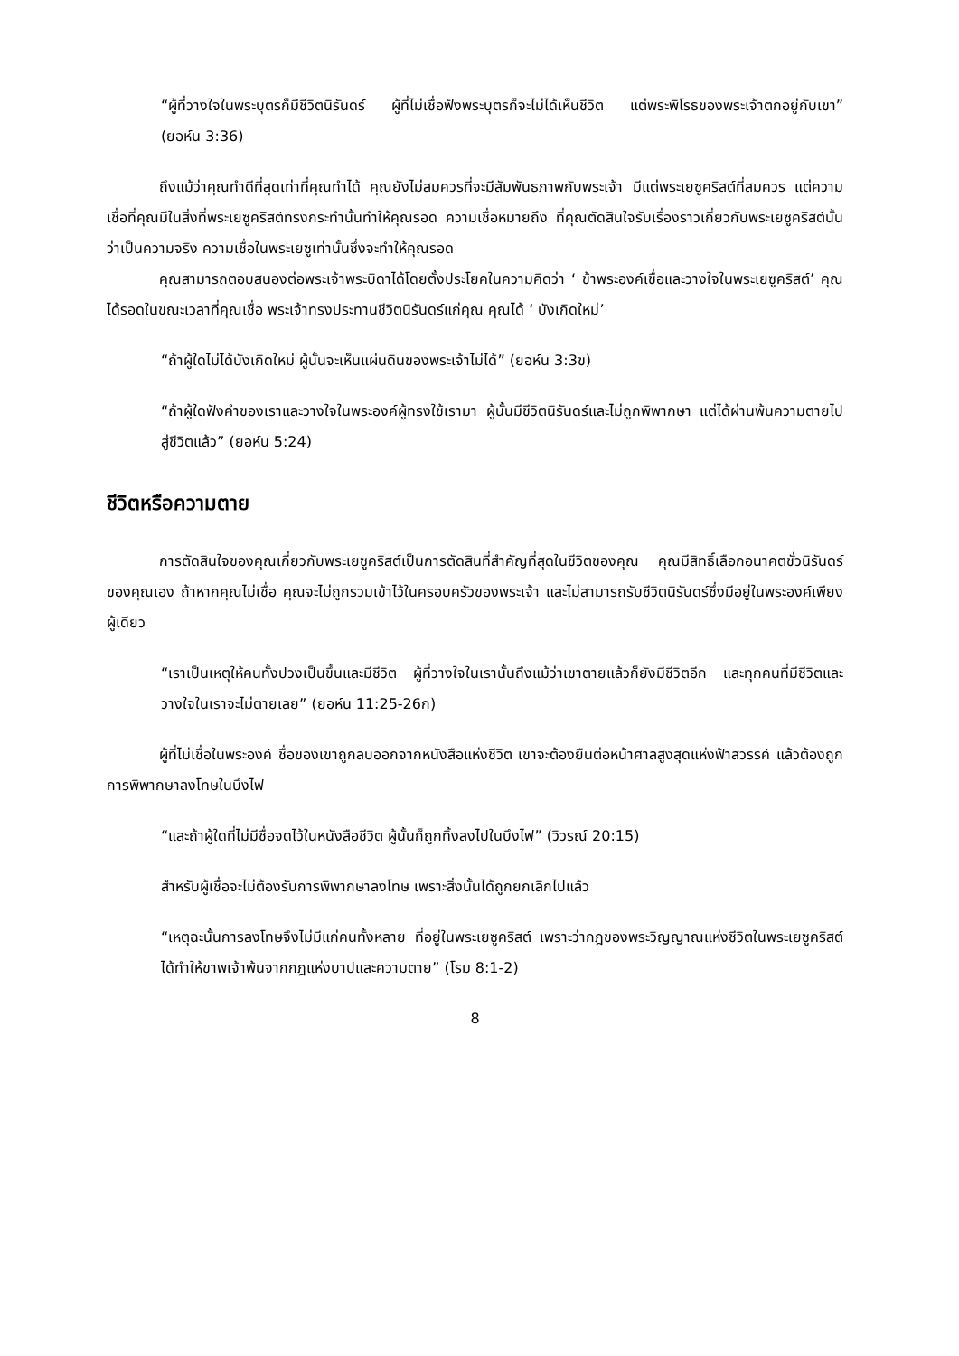“ผู้ที่วางใจในพระบุตรก็มีชีวิตนิรันดร์ ผู้ที่ไม่เชื่อฟังพระบุตรก็จะไม่ได้เห็นชีวิต แต่พระพิโรธของพระเจ้าตกอยู่กับเขา” (ยอห์น 3:36)
ถึงแม้ว่าคุณทำดีที่สุดเท่าที่คุณทำได้ คุณยังไม่สมควรที่จะมีสัมพันธภาพกับพระเจ้า มีแต่พระเยซูคริสต์ที่สมควร แต่ความเชื่อที่คุณมีในสิ่งที่พระเยซูคริสต์ทรงกระทำนั้นทำให้คุณรอด ความเชื่อหมายถึง ที่คุณตัดสินใจรับเรื่องราวเกี่ยวกับพระเยซูคริสต์นั้นว่าเป็นความจริง ความเชื่อในพระเยซูเท่านั้นซึ่งจะทำให้คุณรอด
คุณสามารถตอบสนองต่อพระเจ้าพระบิดาได้โดยตั้งประโยคในความคิดว่า ‘ ข้าพระองค์เชื่อและวางใจในพระเยซูคริสต์’ คุณได้รอดในขณะเวลาที่คุณเชื่อ พระเจ้าทรงประทานชีวิตนิรันดร์แก่คุณ คุณได้ ‘ บังเกิดใหม่’
“ถ้าผู้ใดไม่ได้บังเกิดใหม่ ผู้นั้นจะเห็นแผ่นดินของพระเจ้าไม่ได้” (ยอห์น 3:3ข)
“ถ้าผู้ใดฟังคำของเราและวางใจในพระองค์ผู้ทรงใช้เรามา ผู้นั้นมีชีวิตนิรันดร์และไม่ถูกพิพากษา แต่ได้ผ่านพ้นความตายไปสู่ชีวิตแล้ว” (ยอห์น 5:24)
ชีวิตหรือความตาย
การตัดสินใจของคุณเกี่ยวกับพระเยซูคริสต์เป็นการตัดสินที่สำคัญที่สุดในชีวิตของคุณ คุณมีสิทธิ์เลือกอนาคตชั่วนิรันดร์ของคุณเอง ถ้าหากคุณไม่เชื่อ คุณจะไม่ถูกรวมเข้าไว้ในครอบครัวของพระเจ้า และไม่สามารถรับชีวิตนิรันดร์ซึ่งมีอยู่ในพระองค์เพียงผู้เดียว
“เราเป็นเหตุให้คนทั้งปวงเป็นขึ้นและมีชีวิต ผู้ที่วางใจในเรานั้นถึงแม้ว่าเขาตายแล้วก็ยังมีชีวิตอีก และทุกคนที่มีชีวิตและวางใจในเราจะไม่ตายเลย” (ยอห์น 11:25-26ก)
ผู้ที่ไม่เชื่อในพระองค์ ชื่อของเขาถูกลบออกจากหนังสือแห่งชีวิต เขาจะต้องยืนต่อหน้าศาลสูงสุดแห่งฟ้าสวรรค์ แล้วต้องถูกการพิพากษาลงโทษในบึงไฟ
“และถ้าผู้ใดที่ไม่มีชื่อจดไว้ในหนังสือชีวิต ผู้นั้นก็ถูกทิ้งลงไปในบึงไฟ” (วิวรณ์ 20:15)
สำหรับผู้เชื่อจะไม่ต้องรับการพิพากษาลงโทษ เพราะสิ่งนั้นได้ถูกยกเลิกไปแล้ว
“เหตุฉะนั้นการลงโทษจึงไม่มีแก่คนทั้งหลาย ที่อยู่ในพระเยซูคริสต์ เพราะว่ากฎของพระวิญญาณแห่งชีวิตในพระเยซูคริสต์ได้ทำให้ขาพเจ้าพ้นจากกฎแห่งบาปและความตาย” (โรม 8:1-2)
8